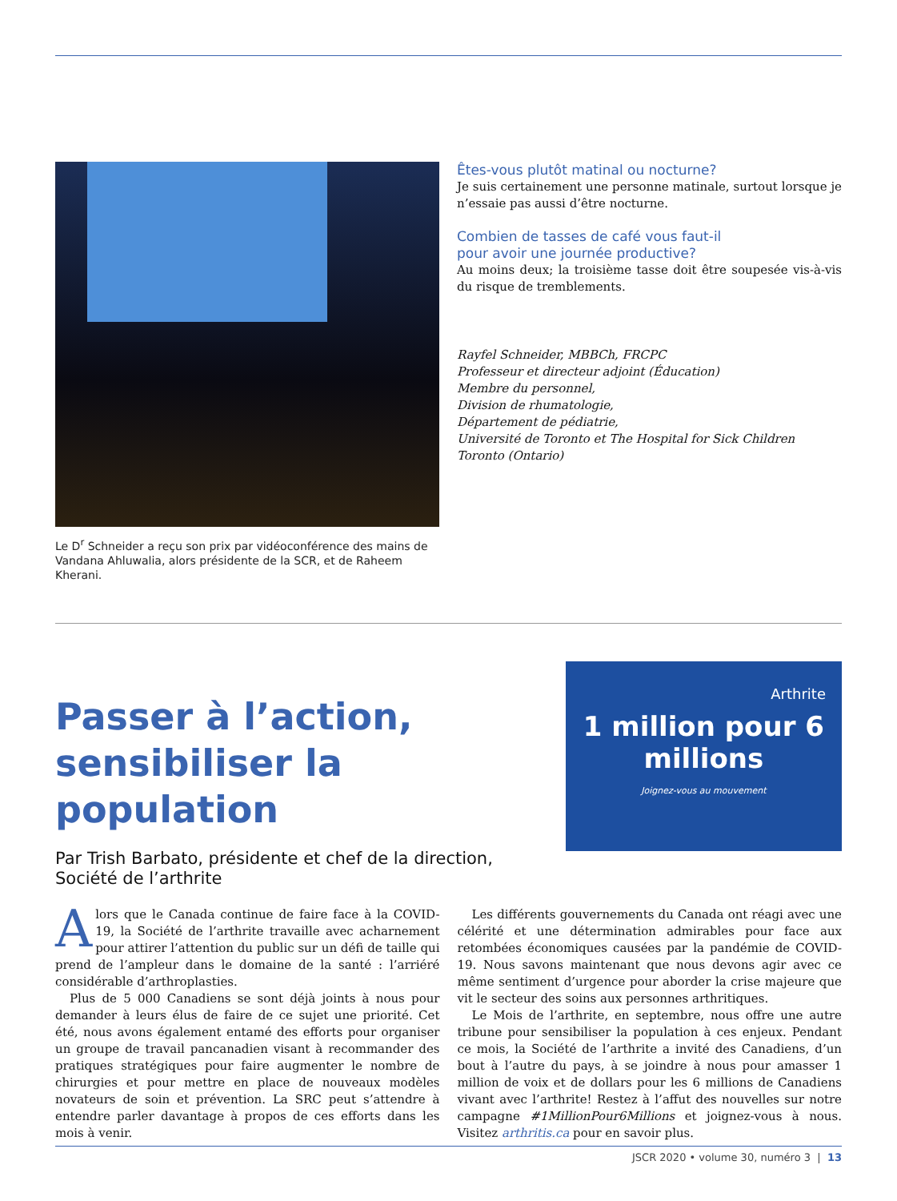Le D<sup>r</sup> Schneider a reçu son prix par vidéoconférence des mains de Vandana Ahluwalia, alors présidente de la SCR, et de Raheem Kherani.
Êtes-vous plutôt matinal ou nocturne?
Je suis certainement une personne matinale, surtout lorsque je n’essaie pas aussi d’être nocturne.
Combien de tasses de café vous faut-il
pour avoir une journée productive?
Au moins deux; la troisième tasse doit être soupesée vis-à-vis du risque de tremblements.
Rayfel Schneider, MBBCh, FRCPC
Professeur et directeur adjoint (Éducation)
Membre du personnel,
Division de rhumatologie,
Département de pédiatrie,
Université de Toronto et The Hospital for Sick Children
Toronto (Ontario)
Passer à l’action,
sensibiliser la population
Par Trish Barbato, présidente et chef de la direction,
Société de l’arthrite
Arthrite
1 million pour 6 millions
Joignez-vous au mouvement
Alors que le Canada continue de faire face à la COVID-19, la Société de l’arthrite travaille avec acharnement pour attirer l’attention du public sur un défi de taille qui prend de l’ampleur dans le domaine de la santé : l’arriéré considérable d’arthroplasties.
Plus de 5 000 Canadiens se sont déjà joints à nous pour demander à leurs élus de faire de ce sujet une priorité. Cet été, nous avons également entamé des efforts pour organiser un groupe de travail pancanadien visant à recommander des pratiques stratégiques pour faire augmenter le nombre de chirurgies et pour mettre en place de nouveaux modèles novateurs de soin et prévention. La SRC peut s’attendre à entendre parler davantage à propos de ces efforts dans les mois à venir.
Les différents gouvernements du Canada ont réagi avec une célérité et une détermination admirables pour face aux retombées économiques causées par la pandémie de COVID-19. Nous savons maintenant que nous devons agir avec ce même sentiment d’urgence pour aborder la crise majeure que vit le secteur des soins aux personnes arthritiques.
Le Mois de l’arthrite, en septembre, nous offre une autre tribune pour sensibiliser la population à ces enjeux. Pendant ce mois, la Société de l’arthrite a invité des Canadiens, d’un bout à l’autre du pays, à se joindre à nous pour amasser 1 million de voix et de dollars pour les 6 millions de Canadiens vivant avec l’arthrite! Restez à l’affut des nouvelles sur notre campagne #1MillionPour6Millions et joignez-vous à nous. Visitez arthritis.ca pour en savoir plus.
JSCR 2020 • volume 30, numéro 3 | 13